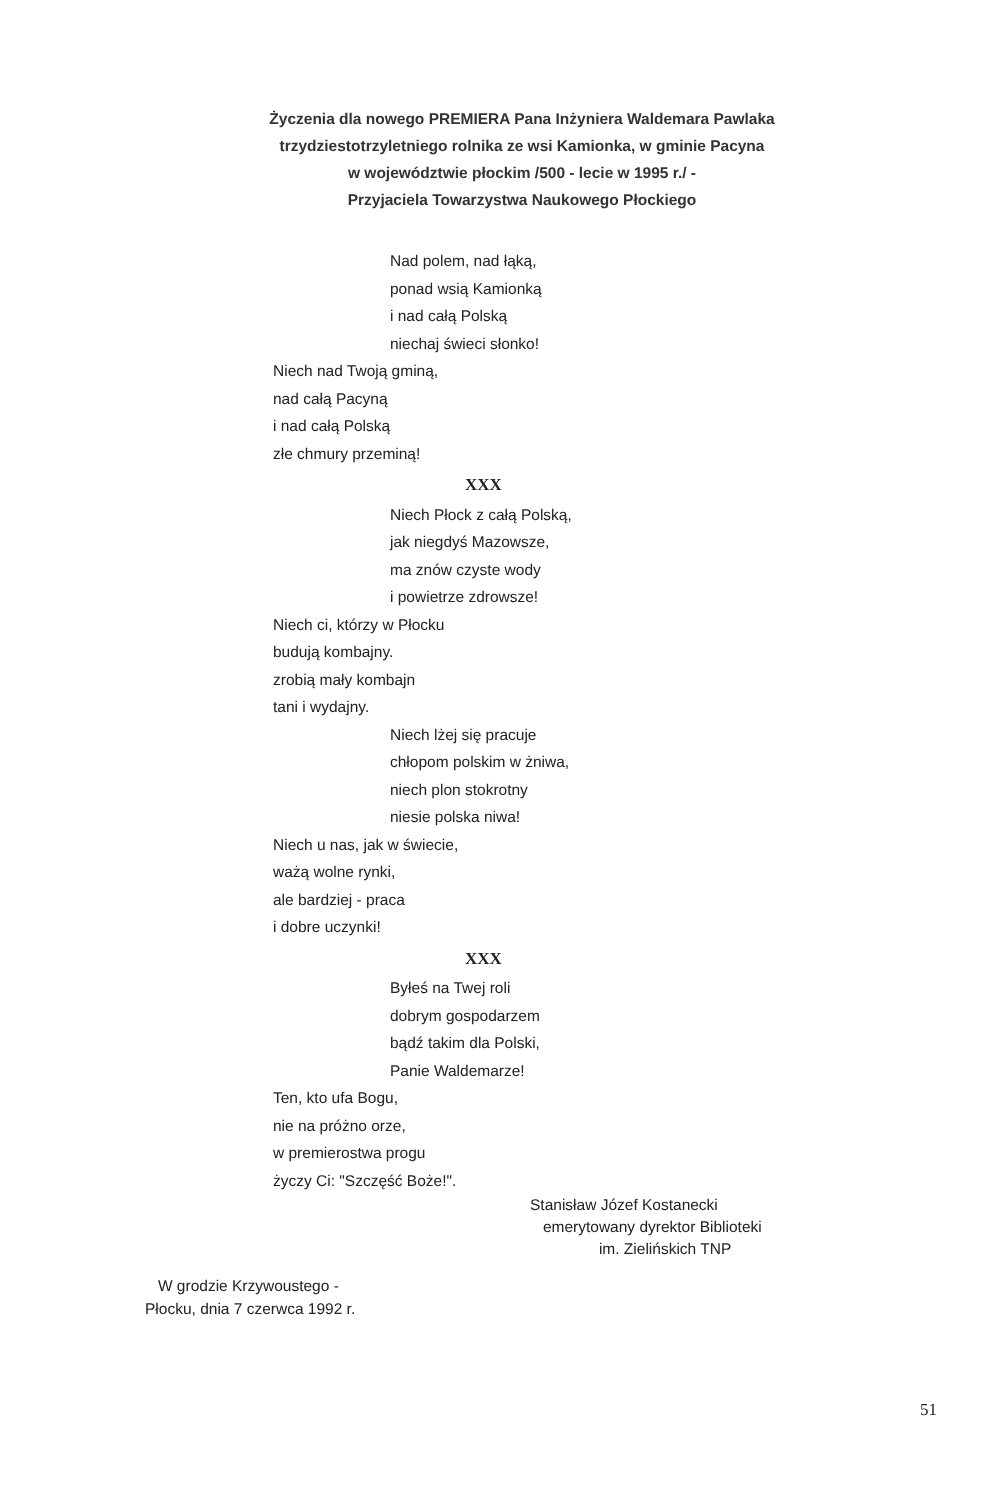Życzenia dla nowego PREMIERA Pana Inżyniera Waldemara Pawlaka
trzydziestotrzyletniego rolnika ze wsi Kamionka, w gminie Pacyna
w województwie płockim /500 - lecie w 1995 r./ -
Przyjaciela Towarzystwa Naukowego Płockiego
Nad polem, nad łąką,
ponad wsią Kamionką
i nad całą Polską
niechaj świeci słonko!
Niech nad Twoją gminą,
nad całą Pacyną
i nad całą Polską
złe chmury przeminą!
XXX
Niech Płock z całą Polską,
jak niegdyś Mazowsze,
ma znów czyste wody
i powietrze zdrowsze!
Niech ci, którzy w Płocku
budują kombajny.
zrobią mały kombajn
tani i wydajny.
Niech lżej się pracuje
chłopom polskim w żniwa,
niech plon stokrotny
niesie polska niwa!
Niech u nas, jak w świecie,
ważą wolne rynki,
ale bardziej - praca
i dobre uczynki!
XXX
Byłeś na Twej roli
dobrym gospodarzem
bądź takim dla Polski,
Panie Waldemarze!
Ten, kto ufa Bogu,
nie na próżno orze,
w premierostwa progu
życzy Ci: "Szczęść Boże!".
Stanisław Józef Kostanecki
emerytowany dyrektor Biblioteki
im. Zielińskich TNP
W grodzie Krzywoustego -
Płocku, dnia 7 czerwca 1992 r.
51